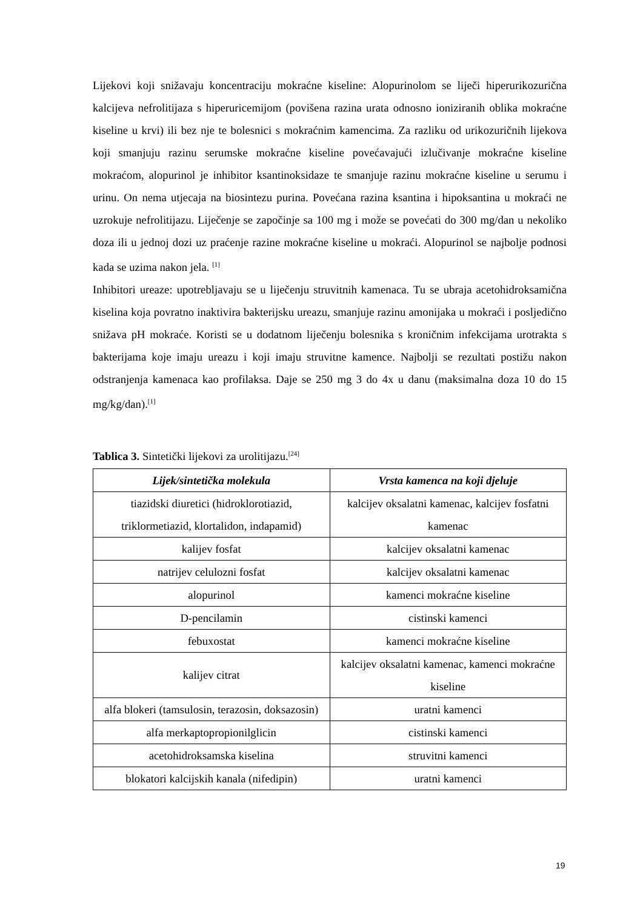Lijekovi koji snižavaju koncentraciju mokraćne kiseline: Alopurinolom se liječi hiperurikozurična kalcijeva nefrolitijaza s hiperuricemijom (povišena razina urata odnosno ioniziranih oblika mokraćne kiseline u krvi) ili bez nje te bolesnici s mokraćnim kamencima. Za razliku od urikozuričnih lijekova koji smanjuju razinu serumske mokraćne kiseline povećavajući izlučivanje mokraćne kiseline mokraćom, alopurinol je inhibitor ksantinoksidaze te smanjuje razinu mokraćne kiseline u serumu i urinu. On nema utjecaja na biosintezu purina. Povećana razina ksantina i hipoksantina u mokraći ne uzrokuje nefrolitijazu. Liječenje se započinje sa 100 mg i može se povećati do 300 mg/dan u nekoliko doza ili u jednoj dozi uz praćenje razine mokraćne kiseline u mokraći. Alopurinol se najbolje podnosi kada se uzima nakon jela. <sup>[1]</sup>
Inhibitori ureaze: upotrebljavaju se u liječenju struvitnih kamenaca. Tu se ubraja acetohidroksamična kiselina koja povratno inaktivira bakterijsku ureazu, smanjuje razinu amonijaka u mokraći i posljedično snižava pH mokraće. Koristi se u dodatnom liječenju bolesnika s kroničnim infekcijama urotrakta s bakterijama koje imaju ureazu i koji imaju struvitne kamence. Najbolji se rezultati postižu nakon odstranjenja kamenaca kao profilaksa. Daje se 250 mg 3 do 4x u danu (maksimalna doza 10 do 15 mg/kg/dan).<sup>[1]</sup>
Tablica 3. Sintetički lijekovi za urolitijazu.<sup>[24]</sup>
| Lijek/sintetička molekula | Vrsta kamenca na koji djeluje |
| --- | --- |
| tiazidski diuretici (hidroklorotiazid, triklormetiazid, klortalidon, indapamid) | kalcijev oksalatni kamenac, kalcijev fosfatni kamenac |
| kalijev fosfat | kalcijev oksalatni kamenac |
| natrijev celulozni fosfat | kalcijev oksalatni kamenac |
| alopurinol | kamenci mokraćne kiseline |
| D-pencilamin | cistinski kamenci |
| febuxostat | kamenci mokraćne kiseline |
| kalijev citrat | kalcijev oksalatni kamenac, kamenci mokraćne kiseline |
| alfa blokeri (tamsulosin, terazosin, doksazosin) | uratni kamenci |
| alfa merkaptopropionilglicin | cistinski kamenci |
| acetohidroksamska kiselina | struvitni kamenci |
| blokatori kalcijskih kanala (nifedipin) | uratni kamenci |
19